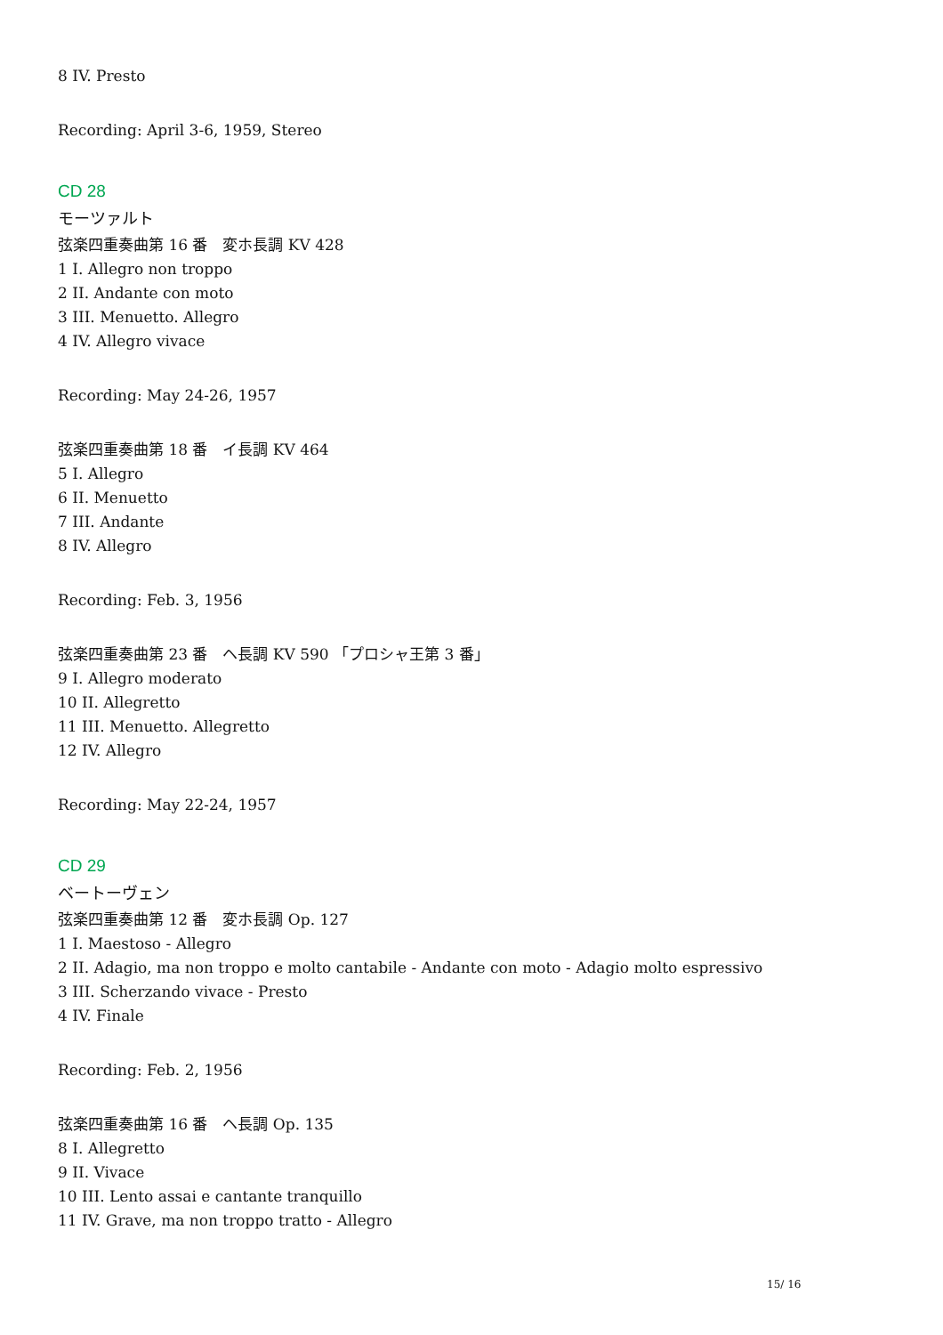8 IV. Presto
Recording: April 3-6, 1959, Stereo
CD 28
モーツァルト
弦楽四重奏曲第 16 番　変ホ長調 KV 428
1 I. Allegro non troppo
2 II. Andante con moto
3 III. Menuetto. Allegro
4 IV. Allegro vivace
Recording: May 24-26, 1957
弦楽四重奏曲第 18 番　イ長調 KV 464
5 I. Allegro
6 II. Menuetto
7 III. Andante
8 IV. Allegro
Recording: Feb. 3, 1956
弦楽四重奏曲第 23 番　ヘ長調 KV 590 「プロシャ王第 3 番」
9 I. Allegro moderato
10 II. Allegretto
11 III. Menuetto. Allegretto
12 IV. Allegro
Recording: May 22-24, 1957
CD 29
ベートーヴェン
弦楽四重奏曲第 12 番　変ホ長調 Op. 127
1 I. Maestoso - Allegro
2 II. Adagio, ma non troppo e molto cantabile - Andante con moto - Adagio molto espressivo
3 III. Scherzando vivace - Presto
4 IV. Finale
Recording: Feb. 2, 1956
弦楽四重奏曲第 16 番　ヘ長調 Op. 135
8 I. Allegretto
9 II. Vivace
10 III. Lento assai e cantante tranquillo
11 IV. Grave, ma non troppo tratto - Allegro
15/ 16